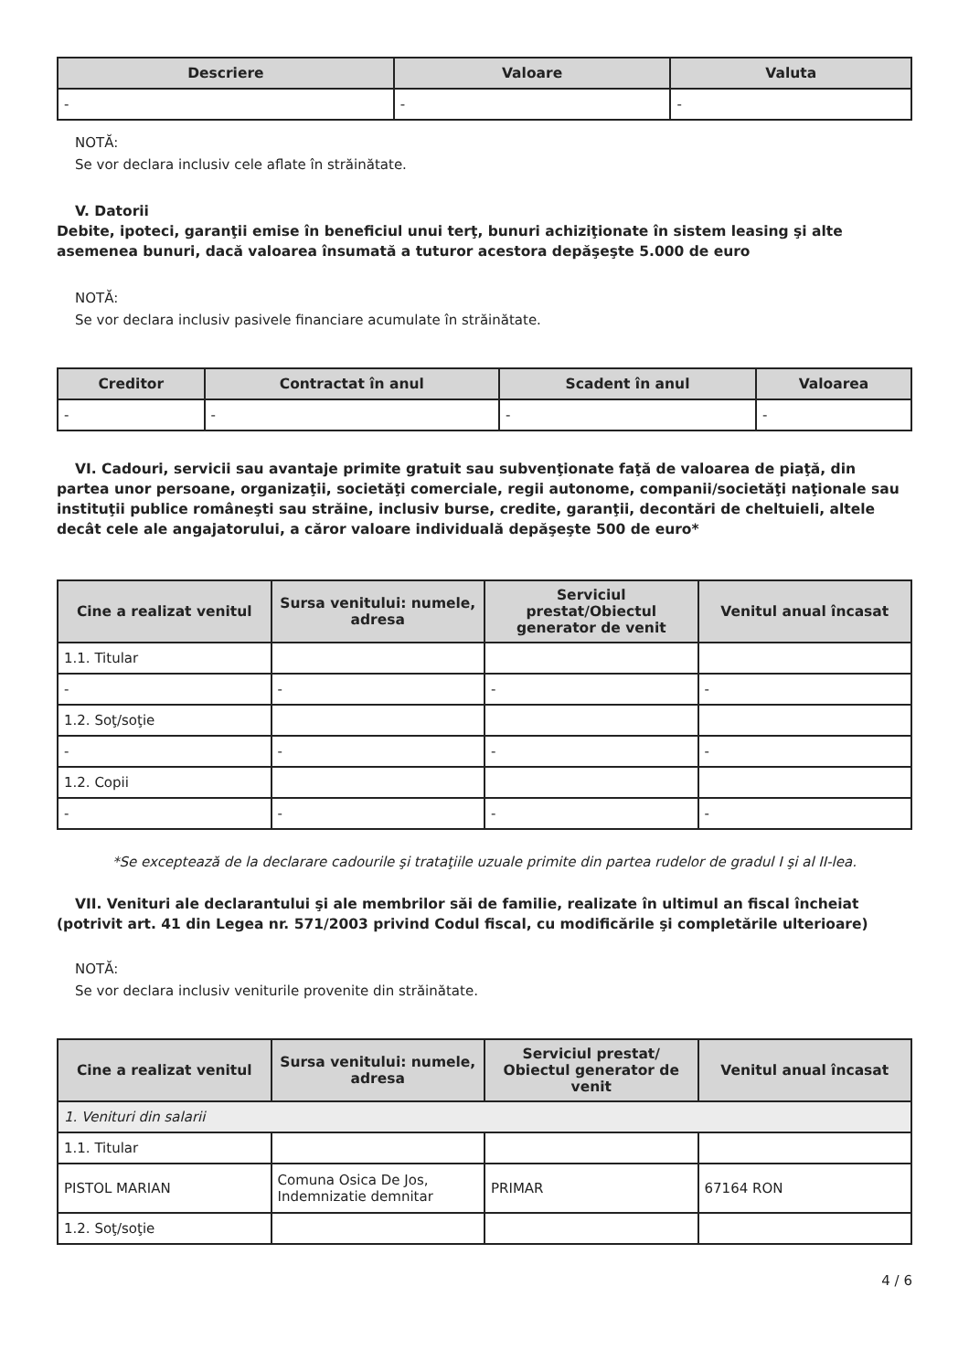| Descriere | Valoare | Valuta |
| --- | --- | --- |
| - | - | - |
NOTĂ:
Se vor declara inclusiv cele aflate în străinătate.
V. Datorii
Debite, ipoteci, garanţii emise în beneficiul unui terţ, bunuri achiziţionate în sistem leasing şi alte asemenea bunuri, dacă valoarea însumată a tuturor acestora depăşeşte 5.000 de euro
NOTĂ:
Se vor declara inclusiv pasivele financiare acumulate în străinătate.
| Creditor | Contractat în anul | Scadent în anul | Valoarea |
| --- | --- | --- | --- |
| - | - | - | - |
VI. Cadouri, servicii sau avantaje primite gratuit sau subvenţionate faţă de valoarea de piaţă, din partea unor persoane, organizaţii, societăţi comerciale, regii autonome, companii/societăţi naţionale sau instituţii publice româneşti sau străine, inclusiv burse, credite, garanţii, decontări de cheltuieli, altele decât cele ale angajatorului, a căror valoare individuală depăşeşte 500 de euro*
| Cine a realizat venitul | Sursa venitului: numele, adresa | Serviciul prestat/Obiectul generator de venit | Venitul anual încasat |
| --- | --- | --- | --- |
| 1.1. Titular | | | |
| - | - | - | - |
| 1.2. Soţ/soţie | | | |
| - | - | - | - |
| 1.2. Copii | | | |
| - | - | - | - |
*Se exceptează de la declarare cadourile şi trataţiile uzuale primite din partea rudelor de gradul I şi al II-lea.
VII. Venituri ale declarantului şi ale membrilor săi de familie, realizate în ultimul an fiscal încheiat (potrivit art. 41 din Legea nr. 571/2003 privind Codul fiscal, cu modificările şi completările ulterioare)
NOTĂ:
Se vor declara inclusiv veniturile provenite din străinătate.
| Cine a realizat venitul | Sursa venitului: numele, adresa | Serviciul prestat/ Obiectul generator de venit | Venitul anual încasat |
| --- | --- | --- | --- |
| 1. Venituri din salarii | | | |
| 1.1. Titular | | | |
| PISTOL MARIAN | Comuna Osica De Jos, Indemnizatie demnitar | PRIMAR | 67164 RON |
| 1.2. Soţ/soţie | | | |
4 / 6